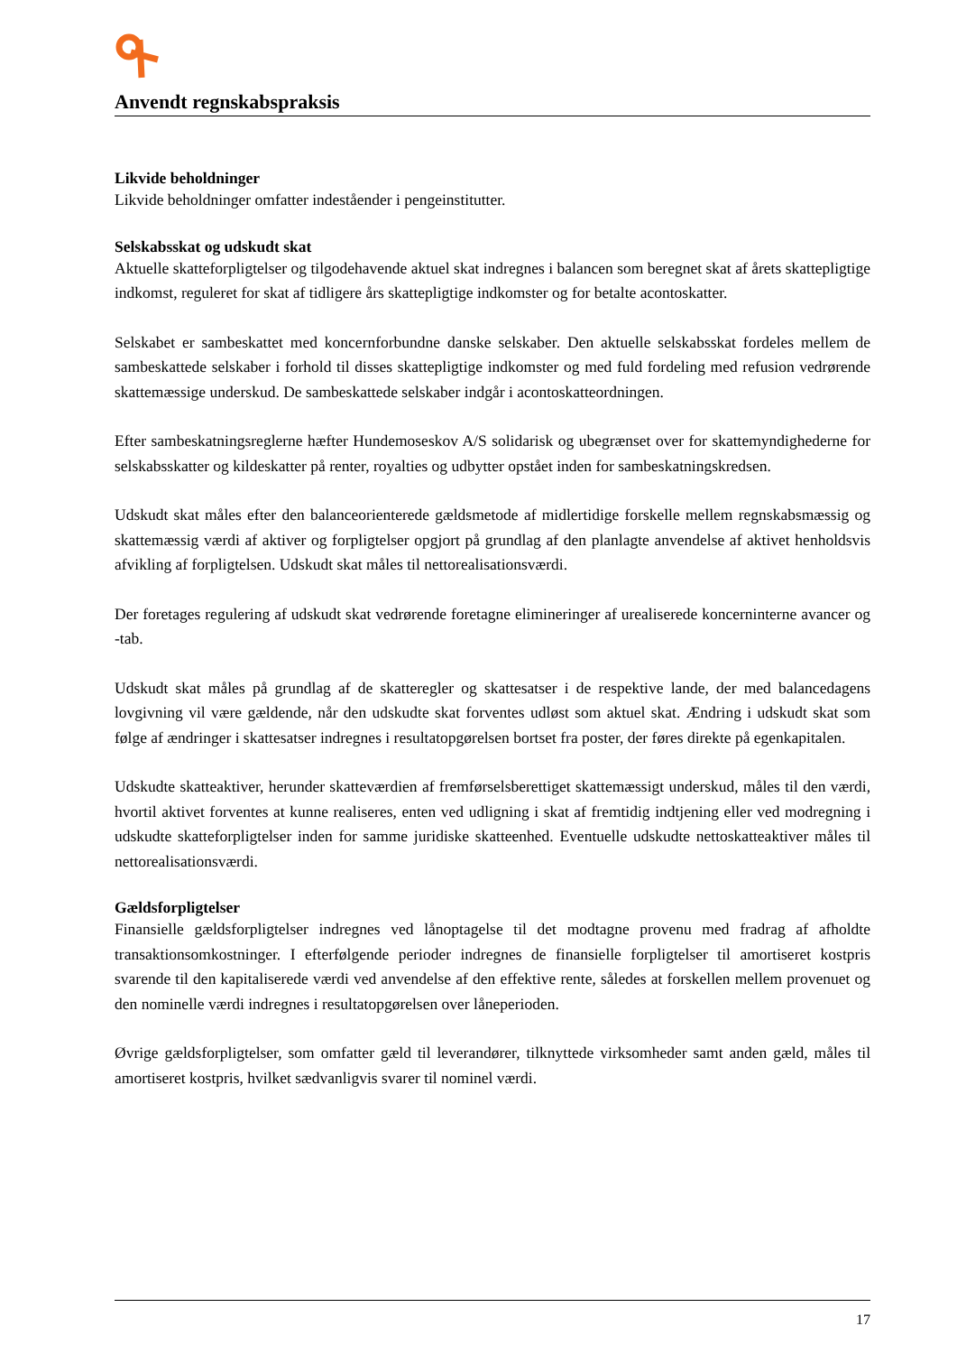Anvendt regnskabspraksis
Likvide beholdninger
Likvide beholdninger omfatter indeståender i pengeinstitutter.
Selskabsskat og udskudt skat
Aktuelle skatteforpligtelser og tilgodehavende aktuel skat indregnes i balancen som beregnet skat af årets skattepligtige indkomst, reguleret for skat af tidligere års skattepligtige indkomster og for betalte acontoskatter.
Selskabet er sambeskattet med koncernforbundne danske selskaber. Den aktuelle selskabsskat fordeles mellem de sambeskattede selskaber i forhold til disses skattepligtige indkomster og med fuld fordeling med refusion vedrørende skattemæssige underskud. De sambeskattede selskaber indgår i acontoskatteordningen.
Efter sambeskatningsreglerne hæfter Hundemoseskov A/S solidarisk og ubegrænset over for skattemyndighederne for selskabsskatter og kildeskatter på renter, royalties og udbytter opstået inden for sambeskatningskredsen.
Udskudt skat måles efter den balanceorienterede gældsmetode af midlertidige forskelle mellem regnskabsmæssig og skattemæssig værdi af aktiver og forpligtelser opgjort på grundlag af den planlagte anvendelse af aktivet henholdsvis afvikling af forpligtelsen. Udskudt skat måles til nettorealisationsværdi.
Der foretages regulering af udskudt skat vedrørende foretagne elimineringer af urealiserede koncerninterne avancer og -tab.
Udskudt skat måles på grundlag af de skatteregler og skattesatser i de respektive lande, der med balancedagens lovgivning vil være gældende, når den udskudte skat forventes udløst som aktuel skat. Ændring i udskudt skat som følge af ændringer i skattesatser indregnes i resultatopgørelsen bortset fra poster, der føres direkte på egenkapitalen.
Udskudte skatteaktiver, herunder skatteværdien af fremførselsberettiget skattemæssigt underskud, måles til den værdi, hvortil aktivet forventes at kunne realiseres, enten ved udligning i skat af fremtidig indtjening eller ved modregning i udskudte skatteforpligtelser inden for samme juridiske skatteenhed. Eventuelle udskudte nettoskatteaktiver måles til nettorealisationsværdi.
Gældsforpligtelser
Finansielle gældsforpligtelser indregnes ved lånoptagelse til det modtagne provenu med fradrag af afholdte transaktionsomkostninger. I efterfølgende perioder indregnes de finansielle forpligtelser til amortiseret kostpris svarende til den kapitaliserede værdi ved anvendelse af den effektive rente, således at forskellen mellem provenuet og den nominelle værdi indregnes i resultatopgørelsen over låneperioden.
Øvrige gældsforpligtelser, som omfatter gæld til leverandører, tilknyttede virksomheder samt anden gæld, måles til amortiseret kostpris, hvilket sædvanligvis svarer til nominel værdi.
17